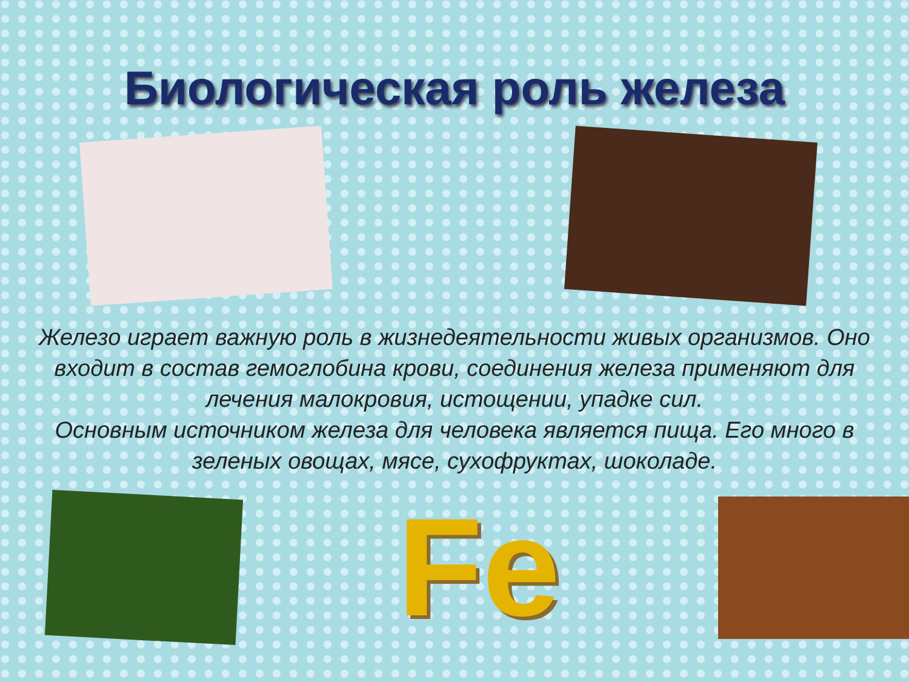Биологическая роль железа
Железо играет важную роль в жизнедеятельности живых организмов. Оно входит в состав гемоглобина крови, соединения железа применяют для лечения малокровия, истощении, упадке сил.
Основным источником железа для человека является пища. Его много в зеленых овощах, мясе, сухофруктах, шоколаде.
Fe